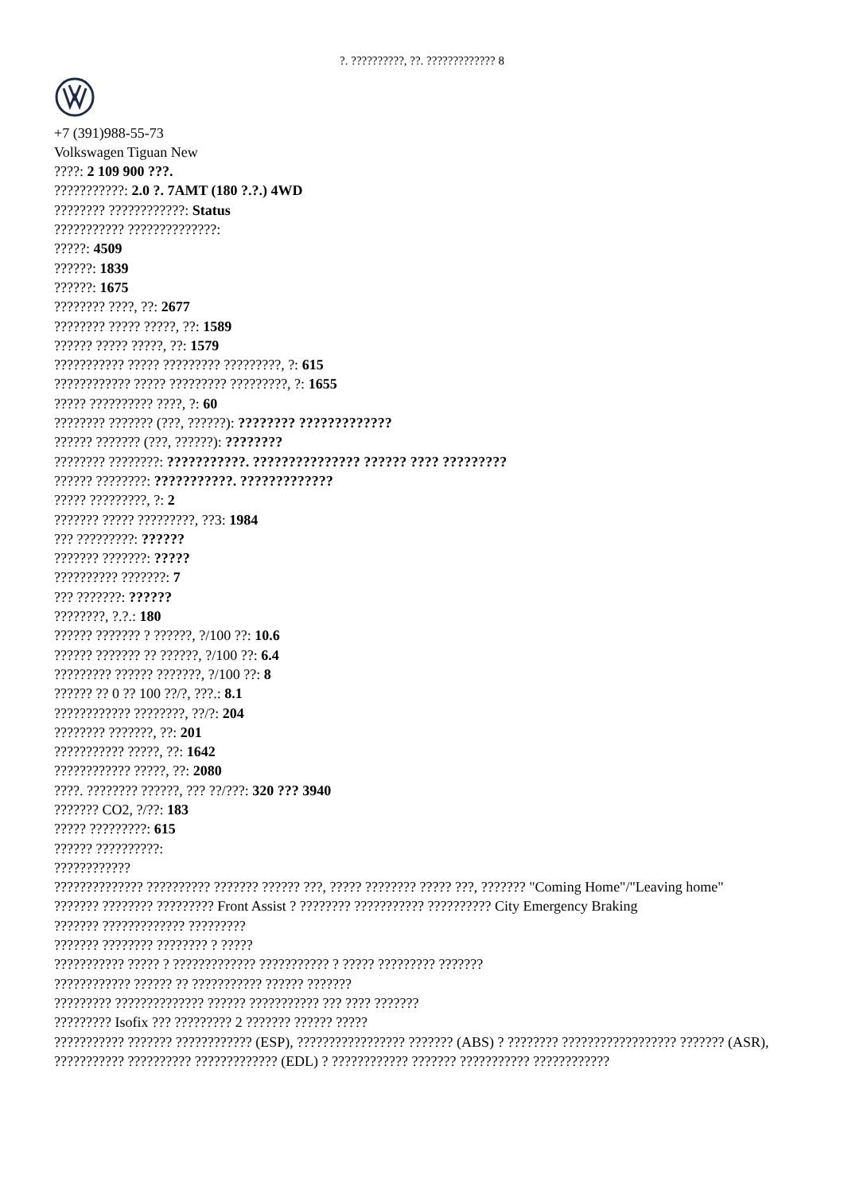?. ??????????, ??. ????????????? 8
+7 (391)988-55-73
Volkswagen Tiguan New
????: 2 109 900 ???.
???????????: 2.0 ?. 7AMT (180 ?.?.) 4WD
???????? ????????????: Status
??????????? ??????????????:
?????: 4509
??????: 1839
??????: 1675
???????? ????, ??: 2677
???????? ????? ?????, ??: 1589
?????? ????? ?????, ??: 1579
??????????? ????? ????????? ?????????, ?: 615
???????????? ????? ????????? ?????????, ?: 1655
????? ?????????? ????, ?: 60
???????? ??????? (???, ??????): ???????? ?????????????
?????? ??????? (???, ??????): ????????
???????? ????????: ???????????. ??????????????? ?????? ???? ?????????
?????? ????????: ???????????. ?????????????
????? ?????????, ?: 2
??????? ????? ?????????, ??3: 1984
??? ?????????: ??????
??????? ???????: ?????
?????????? ???????: 7
??? ???????: ??????
????????, ?.?.: 180
?????? ??????? ? ??????, ?/100 ??: 10.6
?????? ??????? ?? ??????, ?/100 ??: 6.4
????????? ?????? ???????, ?/100 ??: 8
?????? ?? 0 ?? 100 ??/?, ???.: 8.1
???????????? ????????, ??/?: 204
???????? ???????, ??: 201
??????????? ?????, ??: 1642
???????????? ?????, ??: 2080
????. ???????? ??????, ??? ??/???: 320 ??? 3940
??????? CO2, ?/??: 183
????? ?????????: 615
?????? ??????????:
????????????
?????????????? ?????????? ??????? ?????? ???, ????? ???????? ????? ???, ??????? "Coming Home"/"Leaving home"
??????? ???????? ????????? Front Assist ? ???????? ??????????? ?????????? City Emergency Braking
??????? ????????????? ?????????
??????? ???????? ???????? ? ?????
??????????? ????? ? ????????????? ??????????? ? ????? ????????? ???????
???????????? ?????? ?? ??????????? ?????? ???????
????????? ?????????????? ?????? ??????????? ??? ???? ???????
????????? Isofix ??? ????????? 2 ??????? ?????? ?????
??????????? ??????? ???????????? (ESP), ????????????????? ??????? (ABS) ? ???????? ?????????????????? ??????? (ASR), ??????????? ?????????? ????????????? (EDL) ? ???????????? ??????? ??????????? ????????????